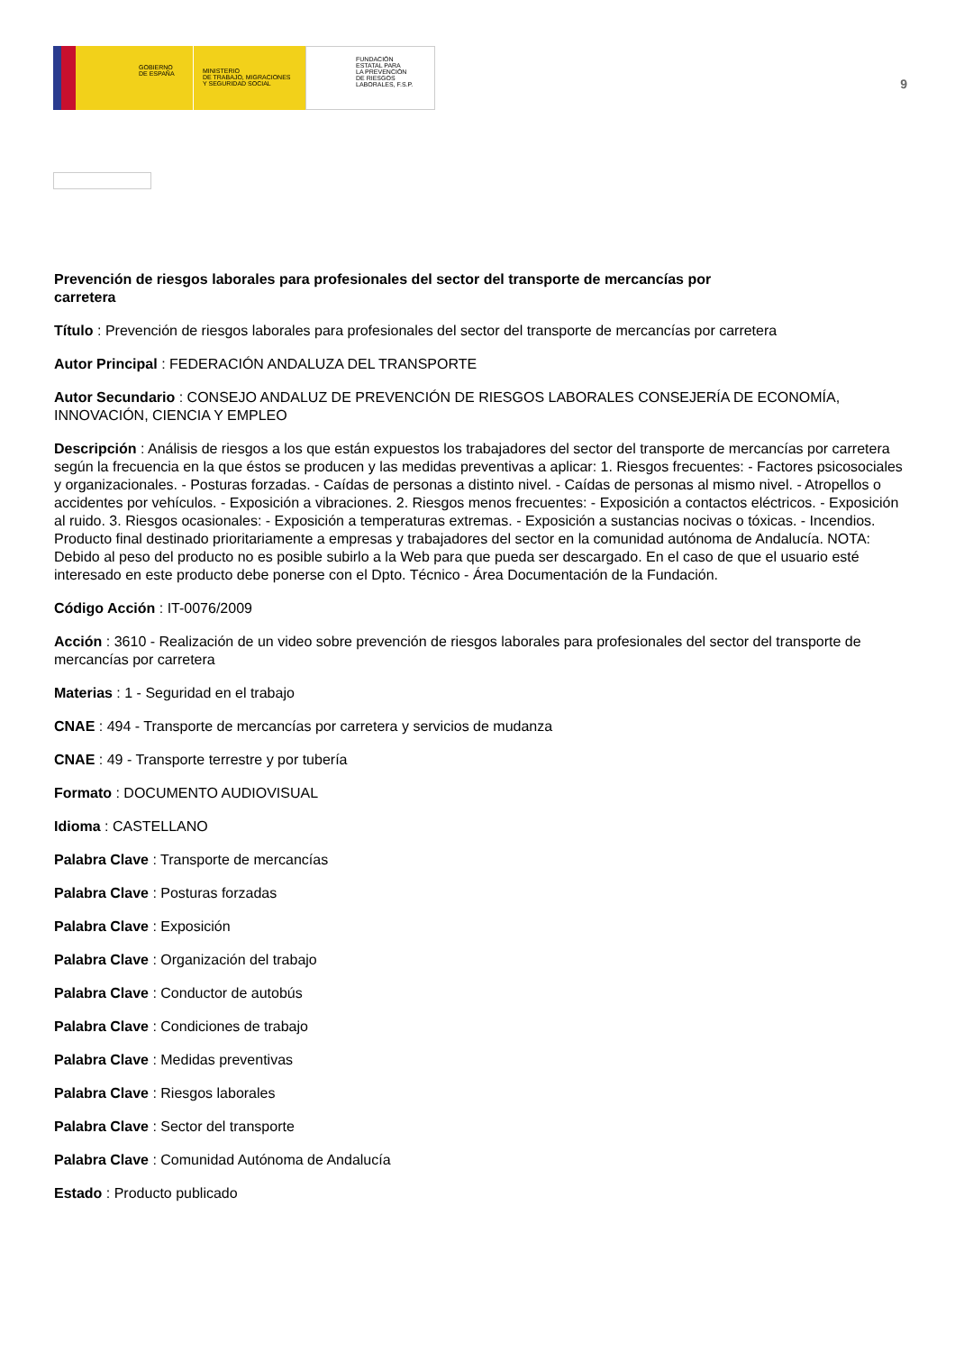GOBIERNO
DE ESPAÑA
MINISTERIO
DE TRABAJO, MIGRACIONES
Y SEGURIDAD SOCIAL
FUNDACIÓN
ESTATAL PARA
LA PREVENCIÓN
DE RIESGOS
LABORALES, F.S.P.
9
Prevención de riesgos laborales para profesionales del sector del transporte de mercancías por carretera
Título : Prevención de riesgos laborales para profesionales del sector del transporte de mercancías por carretera
Autor Principal : FEDERACIÓN ANDALUZA DEL TRANSPORTE
Autor Secundario : CONSEJO ANDALUZ DE PREVENCIÓN DE RIESGOS LABORALES CONSEJERÍA DE ECONOMÍA, INNOVACIÓN, CIENCIA Y EMPLEO
Descripción : Análisis de riesgos a los que están expuestos los trabajadores del sector del transporte de mercancías por carretera según la frecuencia en la que éstos se producen y las medidas preventivas a aplicar: 1. Riesgos frecuentes: - Factores psicosociales y organizacionales. - Posturas forzadas. - Caídas de personas a distinto nivel. - Caídas de personas al mismo nivel. - Atropellos o accidentes por vehículos. - Exposición a vibraciones. 2. Riesgos menos frecuentes: - Exposición a contactos eléctricos. - Exposición al ruido. 3. Riesgos ocasionales: - Exposición a temperaturas extremas. - Exposición a sustancias nocivas o tóxicas. - Incendios. Producto final destinado prioritariamente a empresas y trabajadores del sector en la comunidad autónoma de Andalucía. NOTA: Debido al peso del producto no es posible subirlo a la Web para que pueda ser descargado. En el caso de que el usuario esté interesado en este producto debe ponerse con el Dpto. Técnico - Área Documentación de la Fundación.
Código Acción : IT-0076/2009
Acción : 3610 - Realización de un video sobre prevención de riesgos laborales para profesionales del sector del transporte de mercancías por carretera
Materias : 1 - Seguridad en el trabajo
CNAE : 494 - Transporte de mercancías por carretera y servicios de mudanza
CNAE : 49 - Transporte terrestre y por tubería
Formato : DOCUMENTO AUDIOVISUAL
Idioma : CASTELLANO
Palabra Clave : Transporte de mercancías
Palabra Clave : Posturas forzadas
Palabra Clave : Exposición
Palabra Clave : Organización del trabajo
Palabra Clave : Conductor de autobús
Palabra Clave : Condiciones de trabajo
Palabra Clave : Medidas preventivas
Palabra Clave : Riesgos laborales
Palabra Clave : Sector del transporte
Palabra Clave : Comunidad Autónoma de Andalucía
Estado : Producto publicado